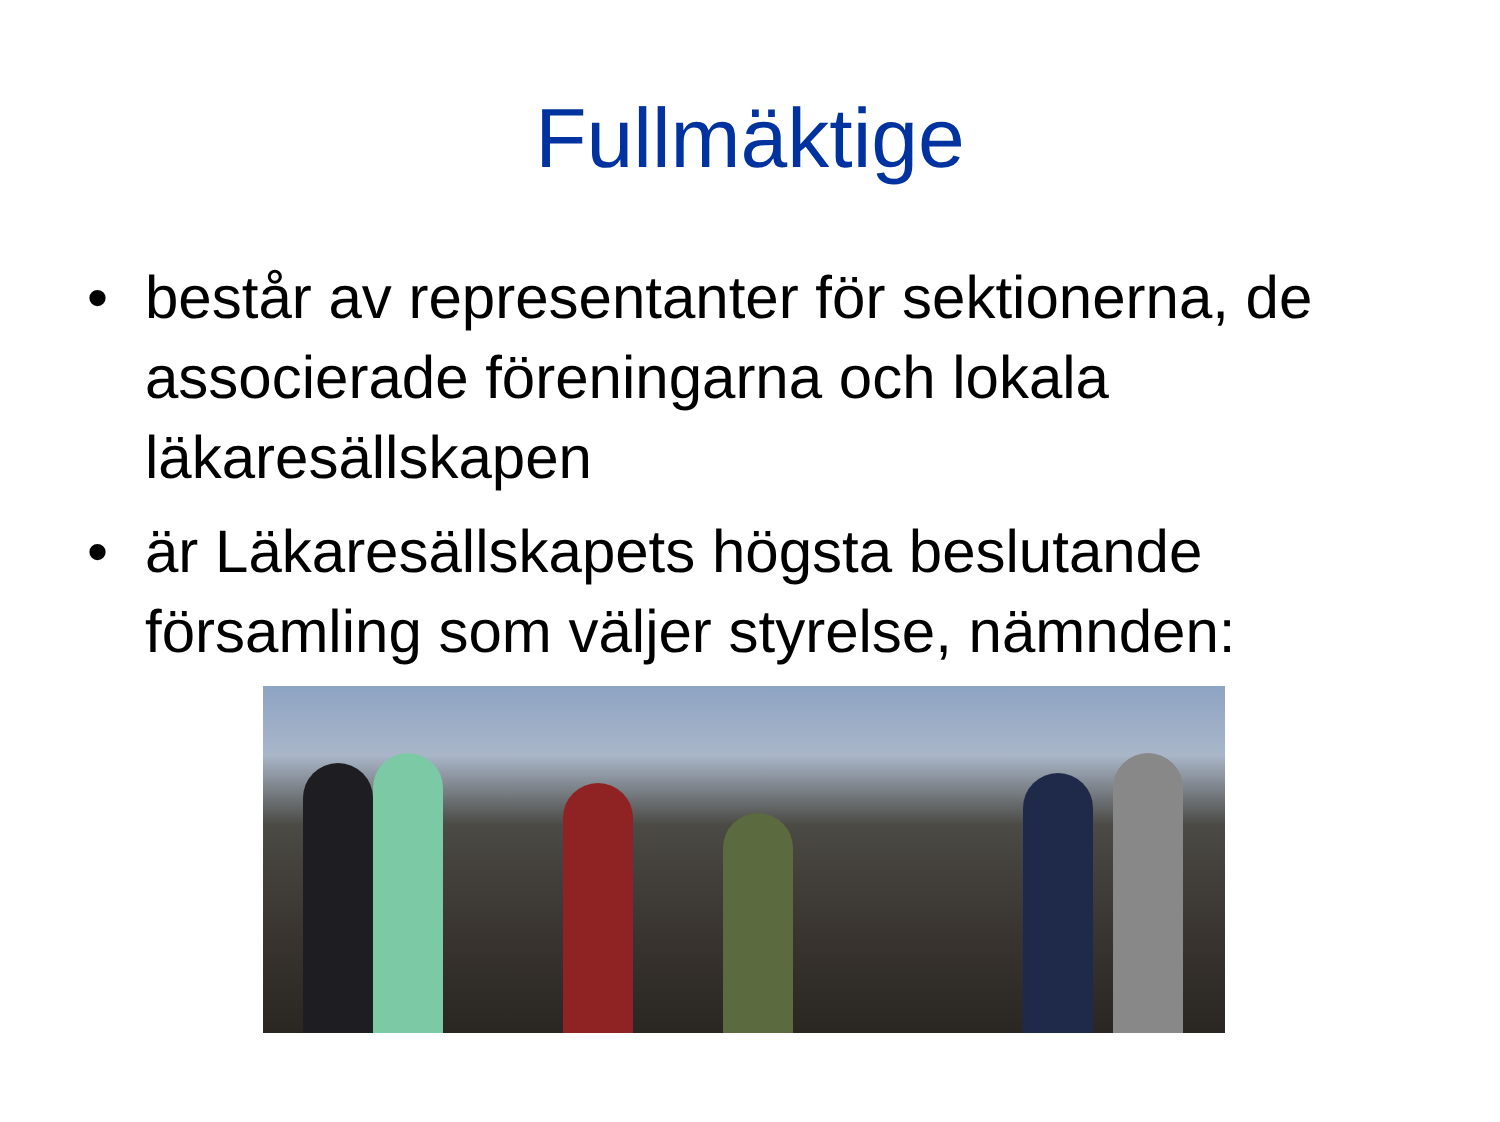Fullmäktige
• består av representanter för sektionerna, de associerade föreningarna och lokala läkaresällskapen
• är Läkaresällskapets högsta beslutande församling som väljer styrelse, nämnden: